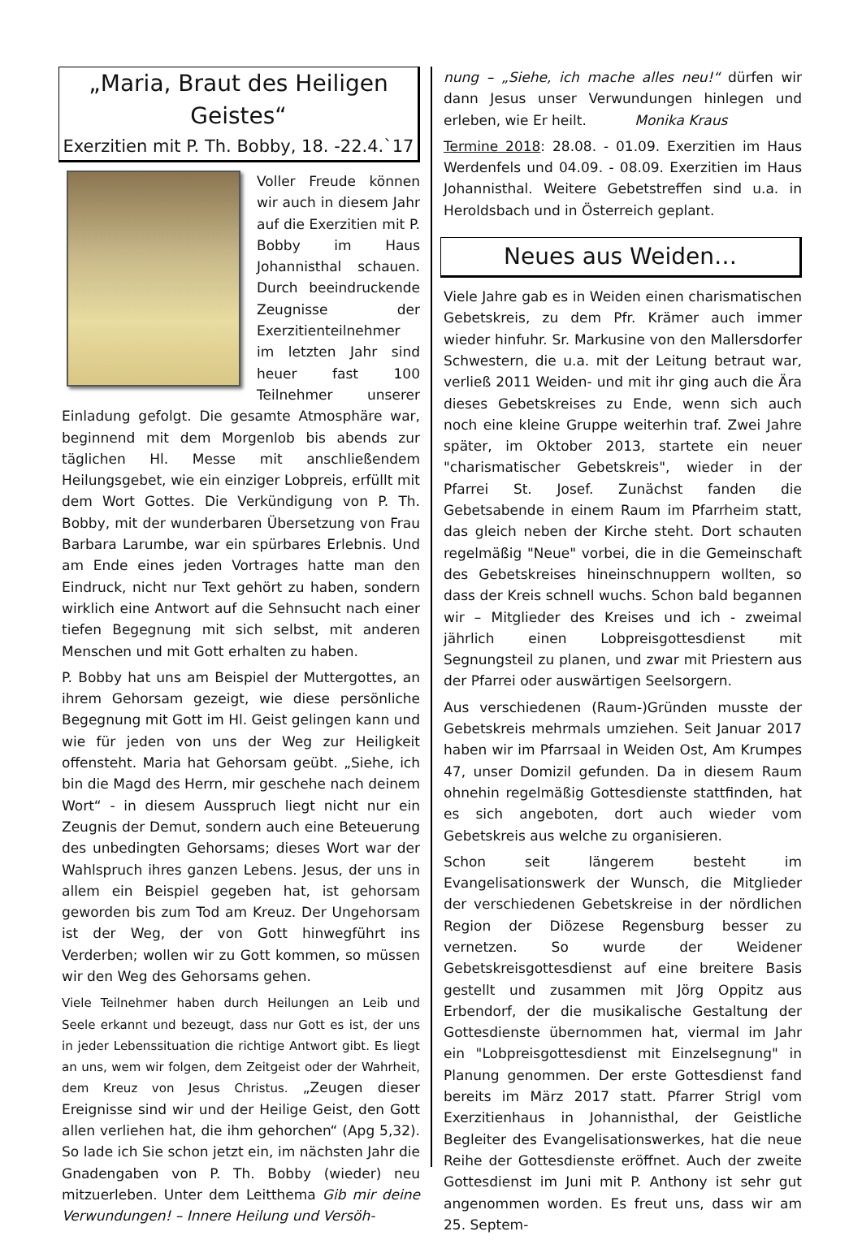„Maria, Braut des Heiligen Geistes“
Exerzitien mit P. Th. Bobby, 18. -22.4.`17
Voller Freude können wir auch in diesem Jahr auf die Exerzitien mit P. Bobby im Haus Johannisthal schauen. Durch beeindruckende Zeugnisse der Exerzitienteilnehmer im letzten Jahr sind heuer fast 100 Teilnehmer unserer Einladung gefolgt. Die gesamte Atmosphäre war, beginnend mit dem Morgenlob bis abends zur täglichen Hl. Messe mit anschließendem Heilungsgebet, wie ein einziger Lobpreis, erfüllt mit dem Wort Gottes. Die Verkündigung von P. Th. Bobby, mit der wunderbaren Übersetzung von Frau Barbara Larumbe, war ein spürbares Erlebnis. Und am Ende eines jeden Vortrages hatte man den Eindruck, nicht nur Text gehört zu haben, sondern wirklich eine Antwort auf die Sehnsucht nach einer tiefen Begegnung mit sich selbst, mit anderen Menschen und mit Gott erhalten zu haben.
P. Bobby hat uns am Beispiel der Muttergottes, an ihrem Gehorsam gezeigt, wie diese persönliche Begegnung mit Gott im Hl. Geist gelingen kann und wie für jeden von uns der Weg zur Heiligkeit offensteht. Maria hat Gehorsam geübt. „Siehe, ich bin die Magd des Herrn, mir geschehe nach deinem Wort“ - in diesem Ausspruch liegt nicht nur ein Zeugnis der Demut, sondern auch eine Beteuerung des unbedingten Gehorsams; dieses Wort war der Wahlspruch ihres ganzen Lebens. Jesus, der uns in allem ein Beispiel gegeben hat, ist gehorsam geworden bis zum Tod am Kreuz. Der Ungehorsam ist der Weg, der von Gott hinwegführt ins Verderben; wollen wir zu Gott kommen, so müssen wir den Weg des Gehorsams gehen.
Viele Teilnehmer haben durch Heilungen an Leib und Seele erkannt und bezeugt, dass nur Gott es ist, der uns in jeder Lebenssituation die richtige Antwort gibt. Es liegt an uns, wem wir folgen, dem Zeitgeist oder der Wahrheit, dem Kreuz von Jesus Christus. „Zeugen dieser Ereignisse sind wir und der Heilige Geist, den Gott allen verliehen hat, die ihm gehorchen“ (Apg 5,32). So lade ich Sie schon jetzt ein, im nächsten Jahr die Gnadengaben von P. Th. Bobby (wieder) neu mitzuerleben. Unter dem Leitthema Gib mir deine Verwundungen! – Innere Heilung und Versöh-
nung – „Siehe, ich mache alles neu!“ dürfen wir dann Jesus unser Verwundungen hinlegen und erleben, wie Er heilt. Monika Kraus
Termine 2018: 28.08. - 01.09. Exerzitien im Haus Werdenfels und 04.09. - 08.09. Exerzitien im Haus Johannisthal. Weitere Gebetstreffen sind u.a. in Heroldsbach und in Österreich geplant.
Neues aus Weiden…
Viele Jahre gab es in Weiden einen charismatischen Gebetskreis, zu dem Pfr. Krämer auch immer wieder hinfuhr. Sr. Markusine von den Mallersdorfer Schwestern, die u.a. mit der Leitung betraut war, verließ 2011 Weiden- und mit ihr ging auch die Ära dieses Gebetskreises zu Ende, wenn sich auch noch eine kleine Gruppe weiterhin traf. Zwei Jahre später, im Oktober 2013, startete ein neuer "charismatischer Gebetskreis", wieder in der Pfarrei St. Josef. Zunächst fanden die Gebetsabende in einem Raum im Pfarrheim statt, das gleich neben der Kirche steht. Dort schauten regelmäßig "Neue" vorbei, die in die Gemeinschaft des Gebetskreises hineinschnuppern wollten, so dass der Kreis schnell wuchs. Schon bald begannen wir – Mitglieder des Kreises und ich - zweimal jährlich einen Lobpreisgottesdienst mit Segnungsteil zu planen, und zwar mit Priestern aus der Pfarrei oder auswärtigen Seelsorgern.
Aus verschiedenen (Raum-)Gründen musste der Gebetskreis mehrmals umziehen. Seit Januar 2017 haben wir im Pfarrsaal in Weiden Ost, Am Krumpes 47, unser Domizil gefunden. Da in diesem Raum ohnehin regelmäßig Gottesdienste stattfinden, hat es sich angeboten, dort auch wieder vom Gebetskreis aus welche zu organisieren.
Schon seit längerem besteht im Evangelisationswerk der Wunsch, die Mitglieder der verschiedenen Gebetskreise in der nördlichen Region der Diözese Regensburg besser zu vernetzen. So wurde der Weidener Gebetskreisgottesdienst auf eine breitere Basis gestellt und zusammen mit Jörg Oppitz aus Erbendorf, der die musikalische Gestaltung der Gottesdienste übernommen hat, viermal im Jahr ein "Lobpreisgottesdienst mit Einzelsegnung" in Planung genommen. Der erste Gottesdienst fand bereits im März 2017 statt. Pfarrer Strigl vom Exerzitienhaus in Johannisthal, der Geistliche Begleiter des Evangelisationswerkes, hat die neue Reihe der Gottesdienste eröffnet. Auch der zweite Gottesdienst im Juni mit P. Anthony ist sehr gut angenommen worden. Es freut uns, dass wir am 25. Septem-